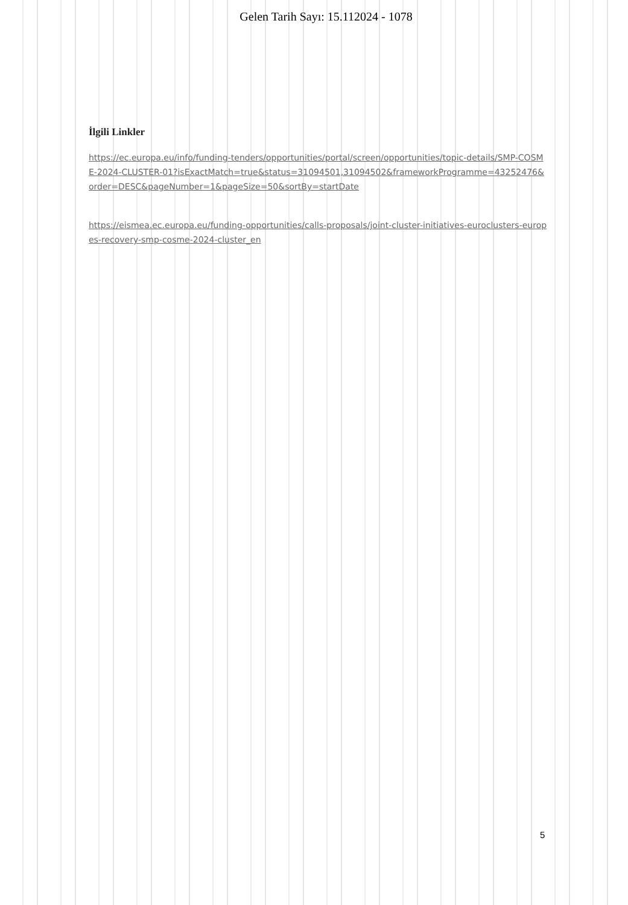Gelen Tarih Sayı: 15.112024 - 1078
İlgili Linkler
https://ec.europa.eu/info/funding-tenders/opportunities/portal/screen/opportunities/topic-details/SMP-COSME-2024-CLUSTER-01?isExactMatch=true&status=31094501,31094502&frameworkProgramme=43252476&order=DESC&pageNumber=1&pageSize=50&sortBy=startDate
https://eismea.ec.europa.eu/funding-opportunities/calls-proposals/joint-cluster-initiatives-euroclusters-europes-recovery-smp-cosme-2024-cluster_en
5